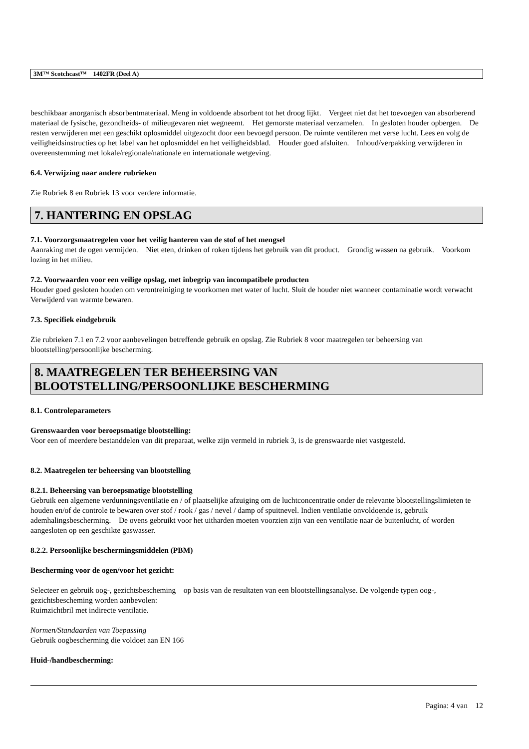3M™ Scotchcast™ 1402FR (Deel A)
beschikbaar anorganisch absorbentmateriaal. Meng in voldoende absorbent tot het droog lijkt. Vergeet niet dat het toevoegen van absorberend materiaal de fysische, gezondheids- of milieugevaren niet wegneemt. Het gemorste materiaal verzamelen. In gesloten houder opbergen. De resten verwijderen met een geschikt oplosmiddel uitgezocht door een bevoegd persoon. De ruimte ventileren met verse lucht. Lees en volg de veiligheidsinstructies op het label van het oplosmiddel en het veiligheidsblad. Houder goed afsluiten. Inhoud/verpakking verwijderen in overeenstemming met lokale/regionale/nationale en internationale wetgeving.
6.4. Verwijzing naar andere rubrieken
Zie Rubriek 8 en Rubriek 13 voor verdere informatie.
7. HANTERING EN OPSLAG
7.1. Voorzorgsmaatregelen voor het veilig hanteren van de stof of het mengsel
Aanraking met de ogen vermijden. Niet eten, drinken of roken tijdens het gebruik van dit product. Grondig wassen na gebruik. Voorkom lozing in het milieu.
7.2. Voorwaarden voor een veilige opslag, met inbegrip van incompatibele producten
Houder goed gesloten houden om verontreiniging te voorkomen met water of lucht. Sluit de houder niet wanneer contaminatie wordt verwacht Verwijderd van warmte bewaren.
7.3. Specifiek eindgebruik
Zie rubrieken 7.1 en 7.2 voor aanbevelingen betreffende gebruik en opslag. Zie Rubriek 8 voor maatregelen ter beheersing van blootstelling/persoonlijke bescherming.
8. MAATREGELEN TER BEHEERSING VAN BLOOTSTELLING/PERSOONLIJKE BESCHERMING
8.1. Controleparameters
Grenswaarden voor beroepsmatige blootstelling:
Voor een of meerdere bestanddelen van dit preparaat, welke zijn vermeld in rubriek 3, is de grenswaarde niet vastgesteld.
8.2. Maatregelen ter beheersing van blootstelling
8.2.1. Beheersing van beroepsmatige blootstelling
Gebruik een algemene verdunningsventilatie en / of plaatselijke afzuiging om de luchtconcentratie onder de relevante blootstellingslimieten te houden en/of de controle te bewaren over stof / rook / gas / nevel / damp of spuitnevel. Indien ventilatie onvoldoende is, gebruik ademhalingsbescherming. De ovens gebruikt voor het uitharden moeten voorzien zijn van een ventilatie naar de buitenlucht, of worden aangesloten op een geschikte gaswasser.
8.2.2. Persoonlijke beschermingsmiddelen (PBM)
Bescherming voor de ogen/voor het gezicht:
Selecteer en gebruik oog-, gezichtsbescheming op basis van de resultaten van een blootstellingsanalyse. De volgende typen oog-, gezichtsbescheming worden aanbevolen:
Ruimzichtbril met indirecte ventilatie.
Normen/Standaarden van Toepassing
Gebruik oogbescherming die voldoet aan EN 166
Huid-/handbescherming:
Pagina: 4 van 12